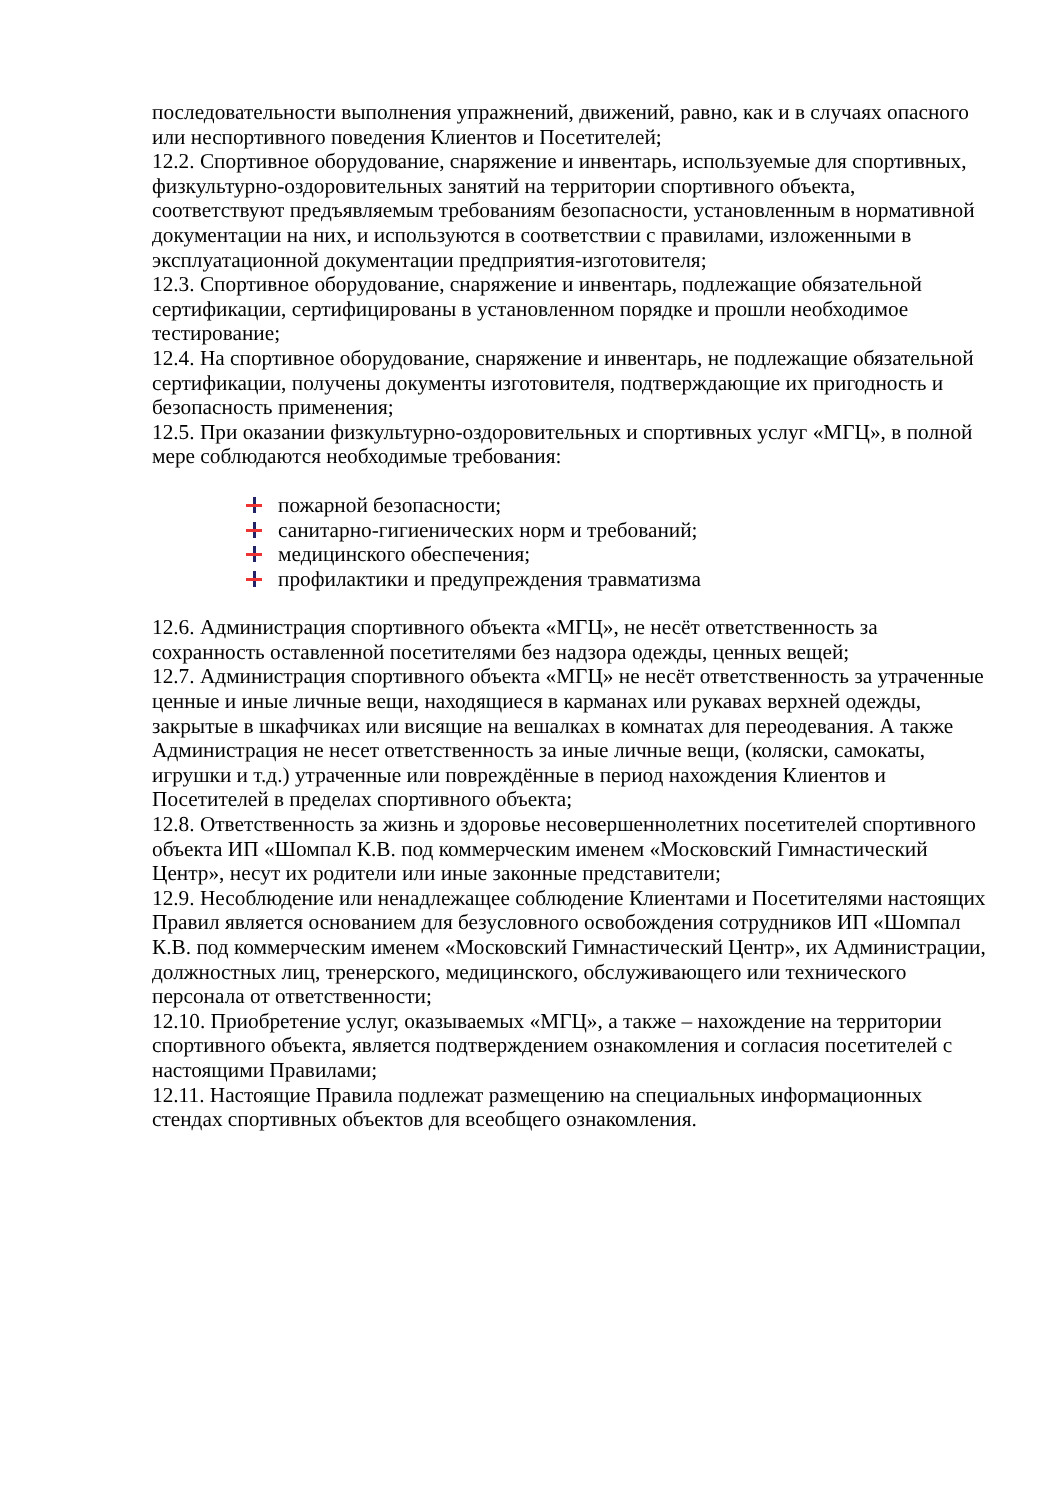последовательности выполнения упражнений, движений, равно, как и в случаях опасного или неспортивного поведения Клиентов и Посетителей;
12.2. Спортивное оборудование, снаряжение и инвентарь, используемые для спортивных, физкультурно-оздоровительных занятий на территории спортивного объекта, соответствуют предъявляемым требованиям безопасности, установленным в нормативной документации на них, и используются в соответствии с правилами, изложенными в эксплуатационной документации предприятия-изготовителя;
12.3. Спортивное оборудование, снаряжение и инвентарь, подлежащие обязательной сертификации, сертифицированы в установленном порядке и прошли необходимое тестирование;
12.4. На спортивное оборудование, снаряжение и инвентарь, не подлежащие обязательной сертификации, получены документы изготовителя, подтверждающие их пригодность и безопасность применения;
12.5. При оказании физкультурно-оздоровительных и спортивных услуг «МГЦ», в полной мере соблюдаются необходимые требования:
пожарной безопасности;
санитарно-гигиенических норм и требований;
медицинского обеспечения;
профилактики и предупреждения травматизма
12.6. Администрация спортивного объекта «МГЦ», не несёт ответственность за сохранность оставленной посетителями без надзора одежды, ценных вещей;
12.7. Администрация спортивного объекта «МГЦ» не несёт ответственность за утраченные ценные и иные личные вещи, находящиеся в карманах или рукавах верхней одежды, закрытые в шкафчиках или висящие на вешалках в комнатах для переодевания. А также Администрация не несет ответственность за иные личные вещи, (коляски, самокаты, игрушки и т.д.) утраченные или повреждённые в период нахождения Клиентов и Посетителей в пределах спортивного объекта;
12.8. Ответственность за жизнь и здоровье несовершеннолетних посетителей спортивного объекта ИП «Шомпал К.В. под коммерческим именем «Московский Гимнастический Центр», несут их родители или иные законные представители;
12.9. Несоблюдение или ненадлежащее соблюдение Клиентами и Посетителями настоящих Правил является основанием для безусловного освобождения сотрудников ИП «Шомпал К.В. под коммерческим именем «Московский Гимнастический Центр», их Администрации, должностных лиц, тренерского, медицинского, обслуживающего или технического персонала от ответственности;
12.10. Приобретение услуг, оказываемых «МГЦ», а также – нахождение на территории спортивного объекта, является подтверждением ознакомления и согласия посетителей с настоящими Правилами;
12.11. Настоящие Правила подлежат размещению на специальных информационных стендах спортивных объектов для всеобщего ознакомления.